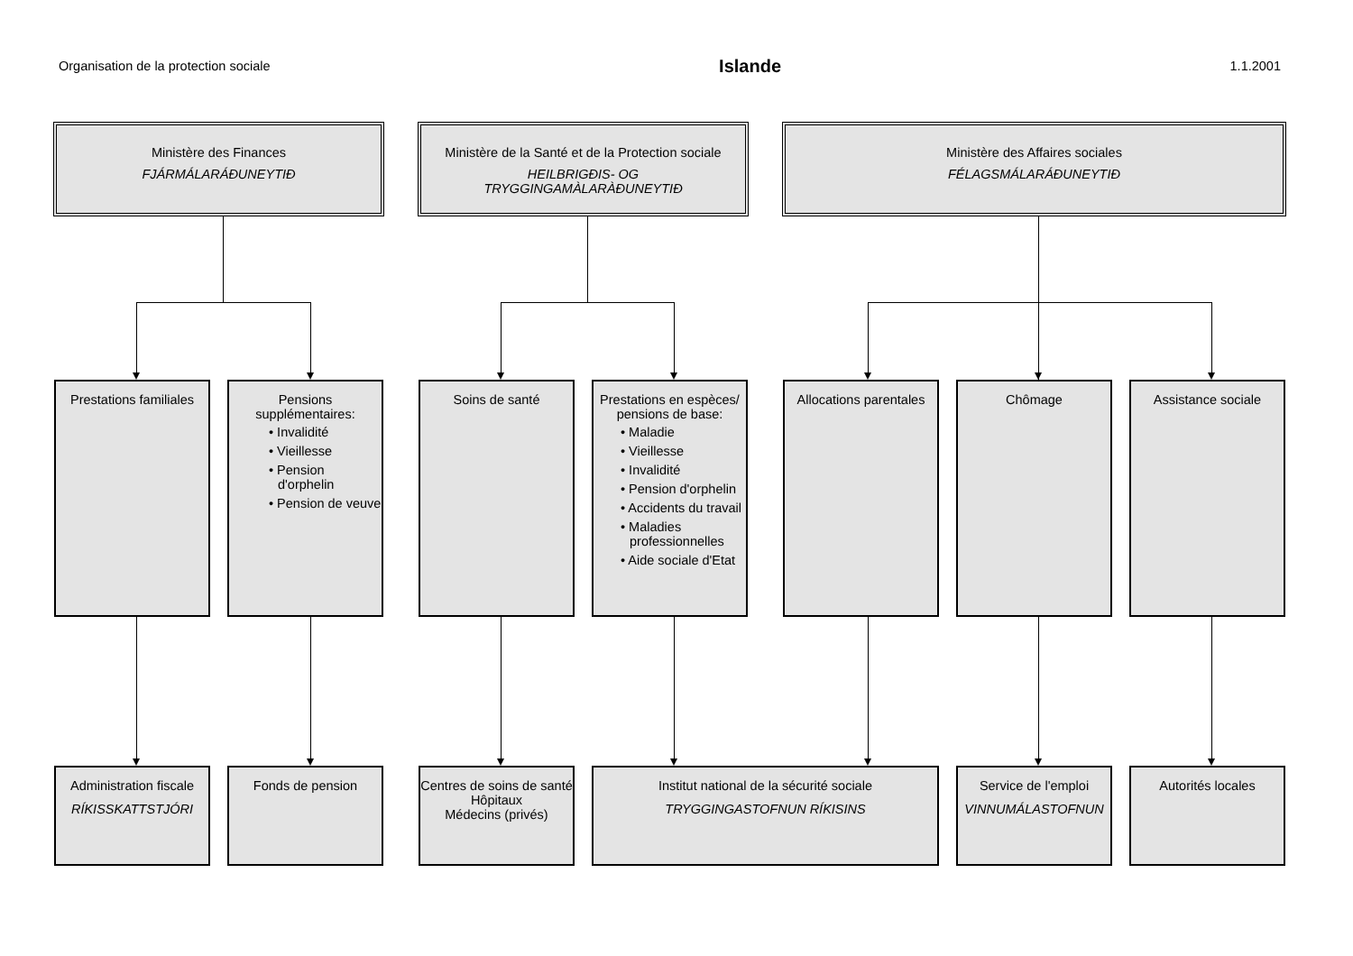Organisation de la protection sociale Islande 1.1.2001
Ministère des Finances
FJÁRMÁLARÁÐUNEYTIÐ
Ministère de la Santé et de la Protection sociale
HEILBRIGÐIS- OG
TRYGGINGAMÀLARÀÐUNEYTIÐ
Ministère des Affaires sociales
FÉLAGSMÁLARÁÐUNEYTIÐ
Prestations familiales
Pensions supplémentaires:
• Invalidité
• Vieillesse
• Pension d'orphelin
• Pension de veuve
Soins de santé Prestations en espèces/ pensions de base:
• Maladie
• Vieillesse
• Invalidité
• Pension d'orphelin
• Accidents du travail
• Maladies professionnelles
• Aide sociale d'Etat
Allocations parentales
Chômage Assistance sociale
Administration fiscale
RÍKISSKATTSTJÓRI
Fonds de pension Centres de soins de santé
Hôpitaux
Médecins (privés)
Institut national de la sécurité sociale
TRYGGINGASTOFNUN RÍKISINS
Service de l'emploi
VINNUMÁLASTOFNUN
Autorités locales